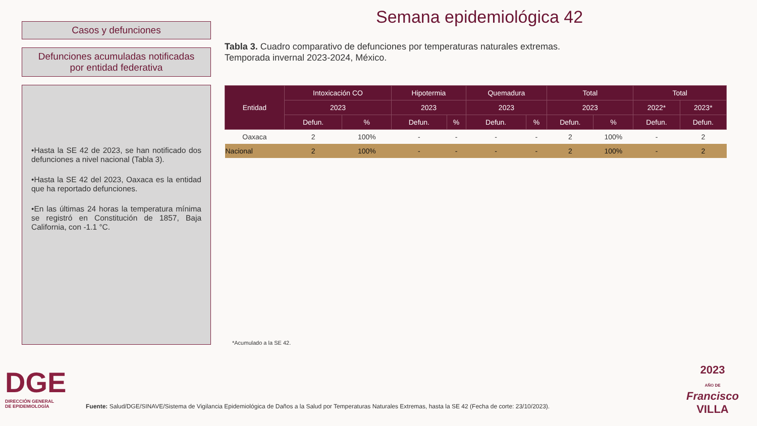Casos y defunciones
Defunciones acumuladas notificadas
por entidad federativa
•Hasta la SE 42 de 2023, se han notificado dos defunciones a nivel nacional (Tabla 3).
•Hasta la SE 42 del 2023, Oaxaca es la entidad que ha reportado defunciones.
•En las últimas 24 horas la temperatura mínima se registró en Constitución de 1857, Baja California, con -1.1 °C.
Semana epidemiológica 42
Tabla 3. Cuadro comparativo de defunciones por temperaturas naturales extremas.
Temporada invernal 2023-2024, México.
| Entidad | Intoxicación CO | | Hipotermia | | Quemadura | | Total | | Total | |
| --- | --- | --- | --- | --- | --- | --- | --- | --- | --- | --- |
| | 2023 | | 2023 | | 2023 | | 2023 | | 2022* | 2023* |
| | Defun. | % | Defun. | % | Defun. | % | Defun. | % | Defun. | Defun. |
| Oaxaca | 2 | 100% | - | - | - | - | 2 | 100% | - | 2 |
| Nacional | 2 | 100% | - | - | - | - | 2 | 100% | - | 2 |
*Acumulado a la SE 42.
DGE
DIRECCIÓN GENERAL
DE EPIDEMIOLOGÍA
2023
AÑO DE
Francisco
VILLA
Fuente: Salud/DGE/SINAVE/Sistema de Vigilancia Epidemiológica de Daños a la Salud por Temperaturas Naturales Extremas, hasta la SE 42 (Fecha de corte: 23/10/2023).